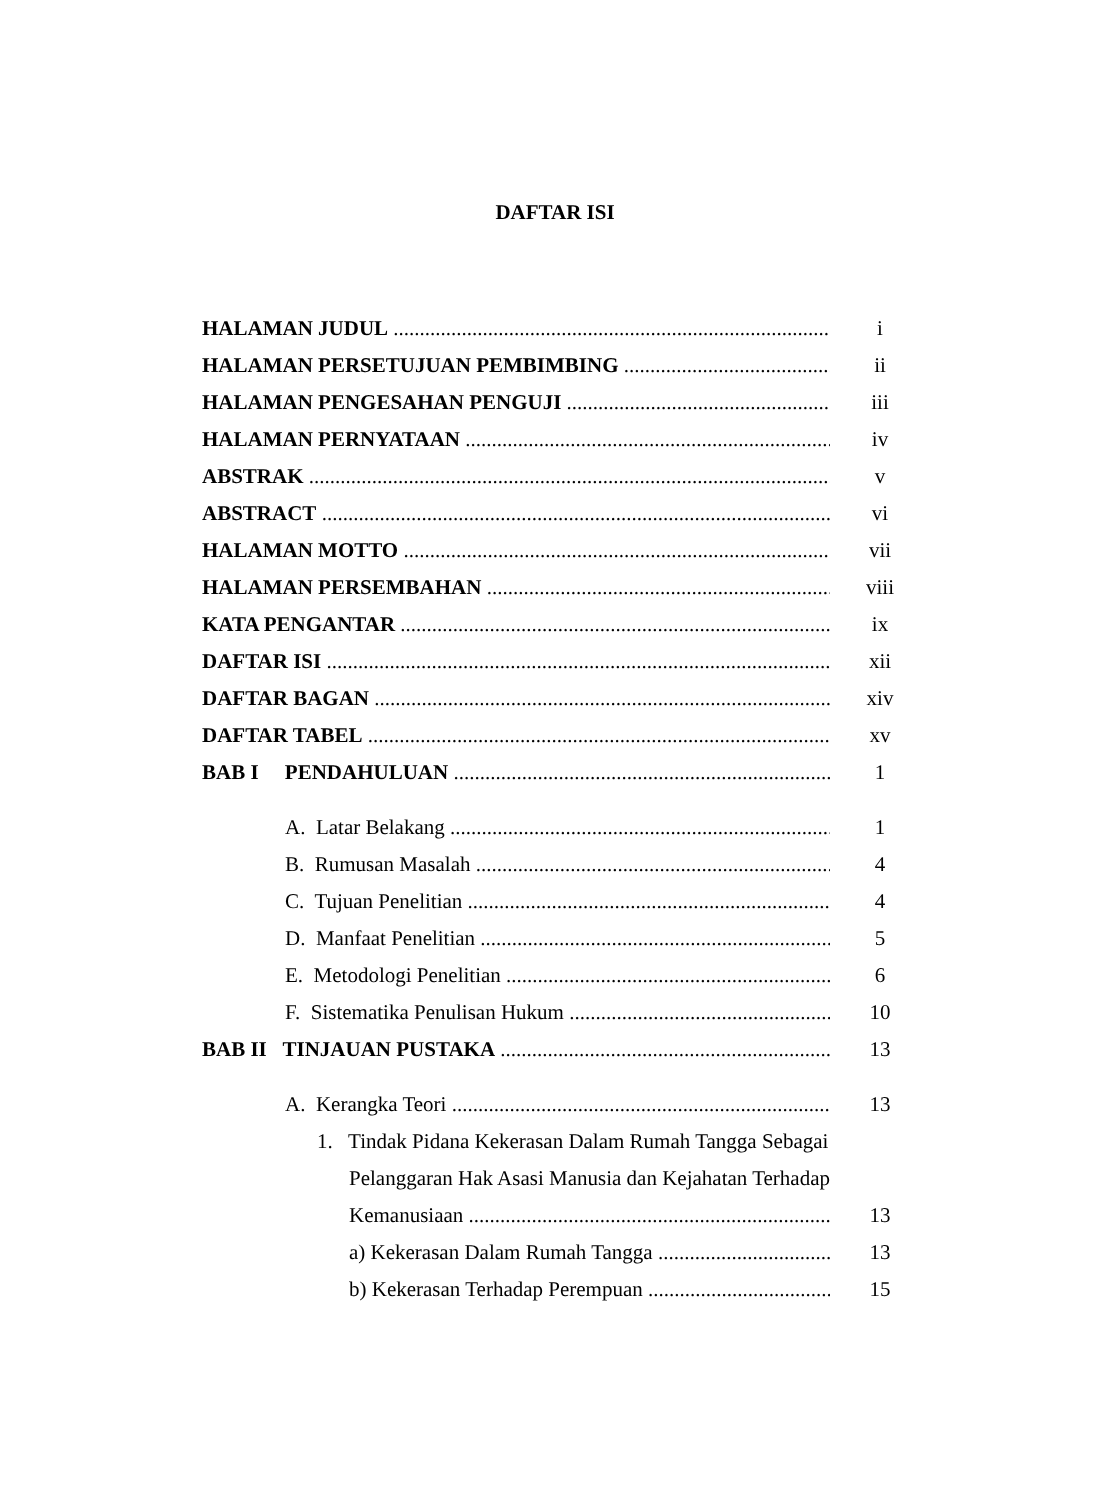DAFTAR ISI
HALAMAN JUDUL i
HALAMAN PERSETUJUAN PEMBIMBING ii
HALAMAN PENGESAHAN PENGUJI iii
HALAMAN PERNYATAAN iv
ABSTRAK v
ABSTRACT vi
HALAMAN MOTTO vii
HALAMAN PERSEMBAHAN viii
KATA PENGANTAR ix
DAFTAR ISI xii
DAFTAR BAGAN xiv
DAFTAR TABEL xv
BAB I PENDAHULUAN 1
A. Latar Belakang 1
B. Rumusan Masalah 4
C. Tujuan Penelitian 4
D. Manfaat Penelitian 5
E. Metodologi Penelitian 6
F. Sistematika Penulisan Hukum 10
BAB II TINJAUAN PUSTAKA 13
A. Kerangka Teori 13
1. Tindak Pidana Kekerasan Dalam Rumah Tangga Sebagai
Pelanggaran Hak Asasi Manusia dan Kejahatan Terhadap
Kemanusiaan 13
a) Kekerasan Dalam Rumah Tangga 13
b) Kekerasan Terhadap Perempuan 15